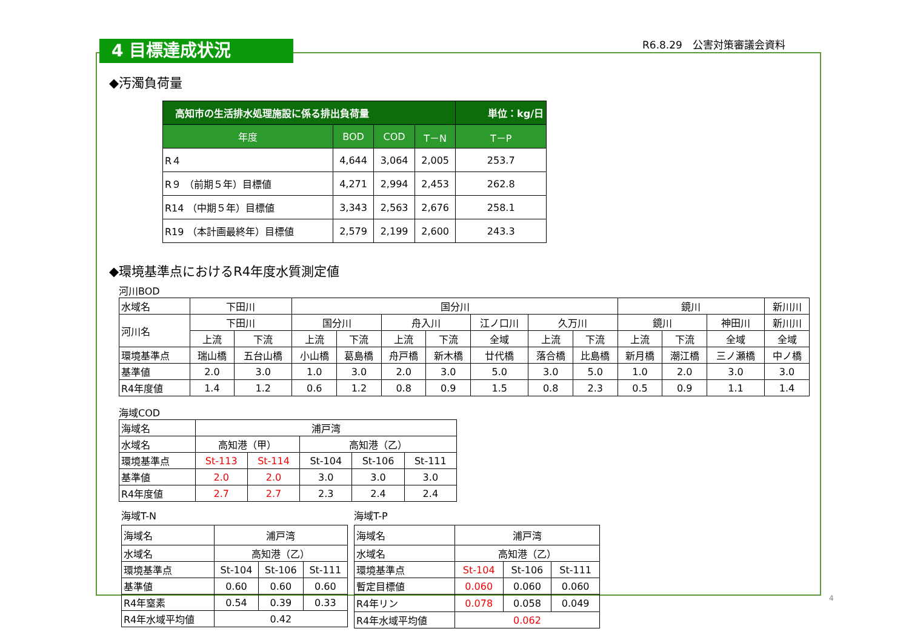4 目標達成状況 R6.8.29　公害対策審議会資料
◆汚濁負荷量
| 高知市の生活排水処理施設に係る排出負荷量 | | | | 単位：kg/日 |
| 年度 | BOD | COD | T－N | T－P |
| R４ | 4,644 | 3,064 | 2,005 | 253.7 |
| R９ （前期５年）目標値 | 4,271 | 2,994 | 2,453 | 262.8 |
| R14 （中期５年）目標値 | 3,343 | 2,563 | 2,676 | 258.1 |
| R19 （本計画最終年）目標値 | 2,579 | 2,199 | 2,600 | 243.3 |
◆環境基準点におけるR4年度水質測定値
河川BOD
| 水域名 | 下田川 | | 国分川 | | | | | | | 鏡川 | | | 新川川 |
| 河川名 | 下田川 | | 国分川 | | 舟入川 | | 江ノ口川 | 久万川 | | 鏡川 | | 神田川 | 新川川 |
| | 上流 | 下流 | 上流 | 下流 | 上流 | 下流 | 全域 | 上流 | 下流 | 上流 | 下流 | 全域 | 全域 |
| 環境基準点 | 瑞山橋 | 五台山橋 | 小山橋 | 葛島橋 | 舟戸橋 | 新木橋 | 廿代橋 | 落合橋 | 比島橋 | 新月橋 | 潮江橋 | 三ノ瀬橋 | 中ノ橋 |
| 基準値 | 2.0 | 3.0 | 1.0 | 3.0 | 2.0 | 3.0 | 5.0 | 3.0 | 5.0 | 1.0 | 2.0 | 3.0 | 3.0 |
| R4年度値 | 1.4 | 1.2 | 0.6 | 1.2 | 0.8 | 0.9 | 1.5 | 0.8 | 2.3 | 0.5 | 0.9 | 1.1 | 1.4 |
海域COD
| 海域名 | 浦戸湾 | | | | |
| 水域名 | 高知港（甲） | | 高知港（乙） | | |
| 環境基準点 | St-113 | St-114 | St-104 | St-106 | St-111 |
| 基準値 | 2.0 | 2.0 | 3.0 | 3.0 | 3.0 |
| R4年度値 | 2.7 | 2.7 | 2.3 | 2.4 | 2.4 |
海域T-N
| 海域名 | 浦戸湾 | | |
| 水域名 | 高知港（乙） | | |
| 環境基準点 | St-104 | St-106 | St-111 |
| 基準値 | 0.60 | 0.60 | 0.60 |
| R4年窒素 | 0.54 | 0.39 | 0.33 |
| R4年水域平均値 | 0.42 | | |
海域T-P
| 海域名 | 浦戸湾 | | |
| 水域名 | 高知港（乙） | | |
| 環境基準点 | St-104 | St-106 | St-111 |
| 暫定目標値 | 0.060 | 0.060 | 0.060 |
| R4年リン | 0.078 | 0.058 | 0.049 |
| R4年水域平均値 | 0.062 | | |
4